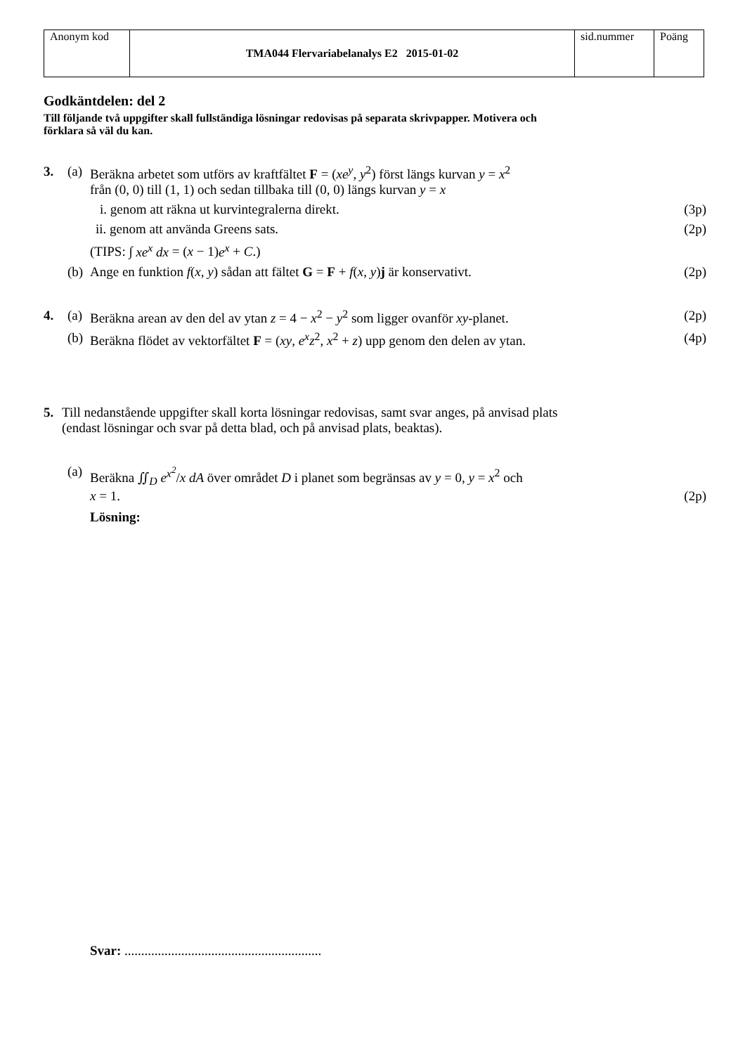| Anonym kod | TMA044 Flervariabelanalys E2 2015-01-02 | sid.nummer | Poäng |
Godkäntdelen: del 2
Till följande två uppgifter skall fullständiga lösningar redovisas på separata skrivpapper. Motivera och förklara så väl du kan.
3. (a) Beräkna arbetet som utförs av kraftfältet F = (xe<sup>y</sup>, y<sup>2</sup>) först längs kurvan y = x<sup>2</sup>
från (0, 0) till (1, 1) och sedan tillbaka till (0, 0) längs kurvan y = x
i. genom att räkna ut kurvintegralerna direkt. (3p)
ii. genom att använda Greens sats. (2p)
(TIPS: ∫ xe<sup>x</sup> dx = (x − 1)e<sup>x</sup> + C.)
(b) Ange en funktion f(x, y) sådan att fältet G = F + f(x, y)j är konservativt. (2p)
4. (a) Beräkna arean av den del av ytan z = 4 − x<sup>2</sup> − y<sup>2</sup> som ligger ovanför xy-planet. (2p)
(b) Beräkna flödet av vektorfältet F = (xy, e<sup>x</sup>z<sup>2</sup>, x<sup>2</sup> + z) upp genom den delen av ytan. (4p)
5. Till nedanstående uppgifter skall korta lösningar redovisas, samt svar anges, på anvisad plats
(endast lösningar och svar på detta blad, och på anvisad plats, beaktas).
(a) Beräkna ∬<sub>D</sub> e<sup>x<sup>2</sup></sup>/x dA över området D i planet som begränsas av y = 0, y = x<sup>2</sup> och
x = 1. (2p)
Lösning:
Svar: ...........................................................